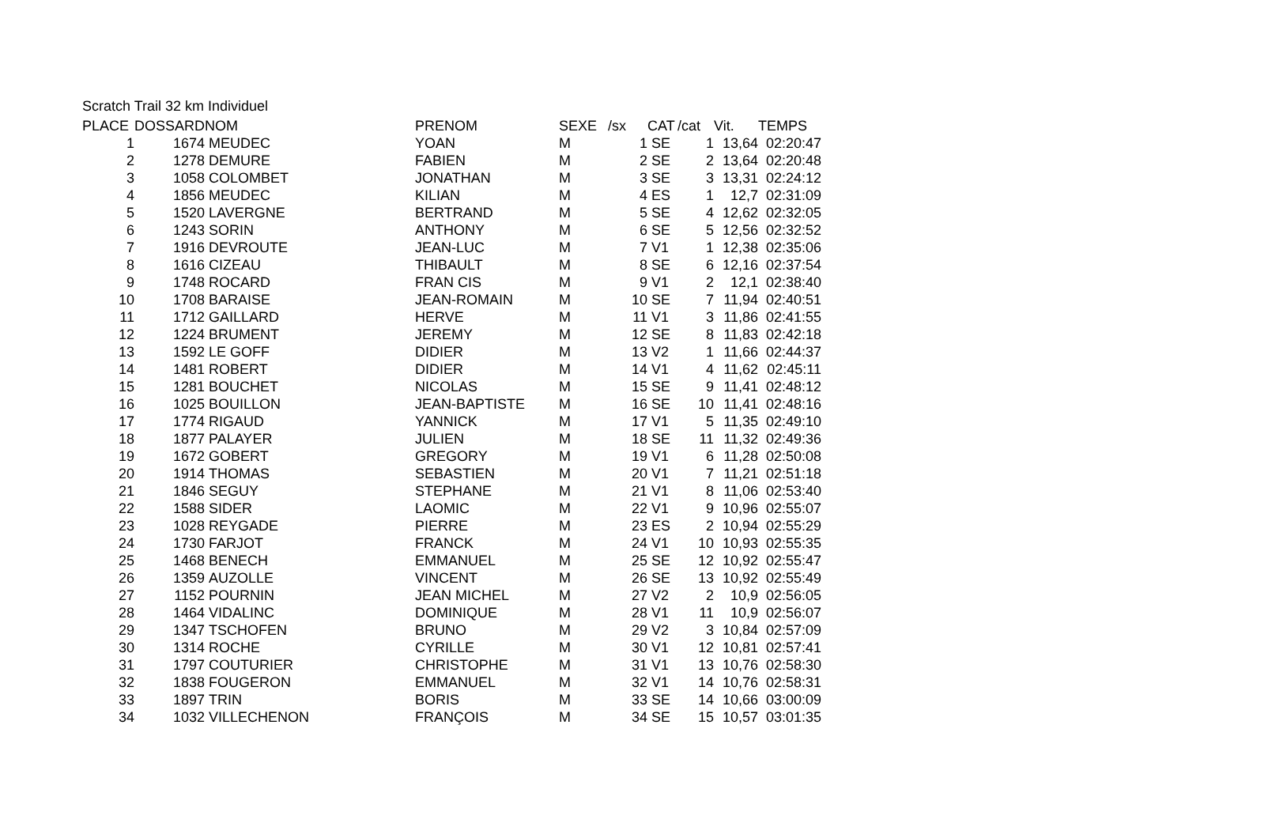Scratch Trail 32 km Individuel
| PLACE | DOSSARD | NOM | PRENOM | SEXE | /sx | CAT | /cat | Vit. | TEMPS |
| --- | --- | --- | --- | --- | --- | --- | --- | --- | --- |
| 1 | 1674 | MEUDEC | YOAN | M | 1 | SE | 1 | 13,64 | 02:20:47 |
| 2 | 1278 | DEMURE | FABIEN | M | 2 | SE | 2 | 13,64 | 02:20:48 |
| 3 | 1058 | COLOMBET | JONATHAN | M | 3 | SE | 3 | 13,31 | 02:24:12 |
| 4 | 1856 | MEUDEC | KILIAN | M | 4 | ES | 1 | 12,7 | 02:31:09 |
| 5 | 1520 | LAVERGNE | BERTRAND | M | 5 | SE | 4 | 12,62 | 02:32:05 |
| 6 | 1243 | SORIN | ANTHONY | M | 6 | SE | 5 | 12,56 | 02:32:52 |
| 7 | 1916 | DEVROUTE | JEAN-LUC | M | 7 | V1 | 1 | 12,38 | 02:35:06 |
| 8 | 1616 | CIZEAU | THIBAULT | M | 8 | SE | 6 | 12,16 | 02:37:54 |
| 9 | 1748 | ROCARD | FRAN CIS | M | 9 | V1 | 2 | 12,1 | 02:38:40 |
| 10 | 1708 | BARAISE | JEAN-ROMAIN | M | 10 | SE | 7 | 11,94 | 02:40:51 |
| 11 | 1712 | GAILLARD | HERVE | M | 11 | V1 | 3 | 11,86 | 02:41:55 |
| 12 | 1224 | BRUMENT | JEREMY | M | 12 | SE | 8 | 11,83 | 02:42:18 |
| 13 | 1592 | LE GOFF | DIDIER | M | 13 | V2 | 1 | 11,66 | 02:44:37 |
| 14 | 1481 | ROBERT | DIDIER | M | 14 | V1 | 4 | 11,62 | 02:45:11 |
| 15 | 1281 | BOUCHET | NICOLAS | M | 15 | SE | 9 | 11,41 | 02:48:12 |
| 16 | 1025 | BOUILLON | JEAN-BAPTISTE | M | 16 | SE | 10 | 11,41 | 02:48:16 |
| 17 | 1774 | RIGAUD | YANNICK | M | 17 | V1 | 5 | 11,35 | 02:49:10 |
| 18 | 1877 | PALAYER | JULIEN | M | 18 | SE | 11 | 11,32 | 02:49:36 |
| 19 | 1672 | GOBERT | GREGORY | M | 19 | V1 | 6 | 11,28 | 02:50:08 |
| 20 | 1914 | THOMAS | SEBASTIEN | M | 20 | V1 | 7 | 11,21 | 02:51:18 |
| 21 | 1846 | SEGUY | STEPHANE | M | 21 | V1 | 8 | 11,06 | 02:53:40 |
| 22 | 1588 | SIDER | LAOMIC | M | 22 | V1 | 9 | 10,96 | 02:55:07 |
| 23 | 1028 | REYGADE | PIERRE | M | 23 | ES | 2 | 10,94 | 02:55:29 |
| 24 | 1730 | FARJOT | FRANCK | M | 24 | V1 | 10 | 10,93 | 02:55:35 |
| 25 | 1468 | BENECH | EMMANUEL | M | 25 | SE | 12 | 10,92 | 02:55:47 |
| 26 | 1359 | AUZOLLE | VINCENT | M | 26 | SE | 13 | 10,92 | 02:55:49 |
| 27 | 1152 | POURNIN | JEAN MICHEL | M | 27 | V2 | 2 | 10,9 | 02:56:05 |
| 28 | 1464 | VIDALINC | DOMINIQUE | M | 28 | V1 | 11 | 10,9 | 02:56:07 |
| 29 | 1347 | TSCHOFEN | BRUNO | M | 29 | V2 | 3 | 10,84 | 02:57:09 |
| 30 | 1314 | ROCHE | CYRILLE | M | 30 | V1 | 12 | 10,81 | 02:57:41 |
| 31 | 1797 | COUTURIER | CHRISTOPHE | M | 31 | V1 | 13 | 10,76 | 02:58:30 |
| 32 | 1838 | FOUGERON | EMMANUEL | M | 32 | V1 | 14 | 10,76 | 02:58:31 |
| 33 | 1897 | TRIN | BORIS | M | 33 | SE | 14 | 10,66 | 03:00:09 |
| 34 | 1032 | VILLECHENON | FRANÇOIS | M | 34 | SE | 15 | 10,57 | 03:01:35 |